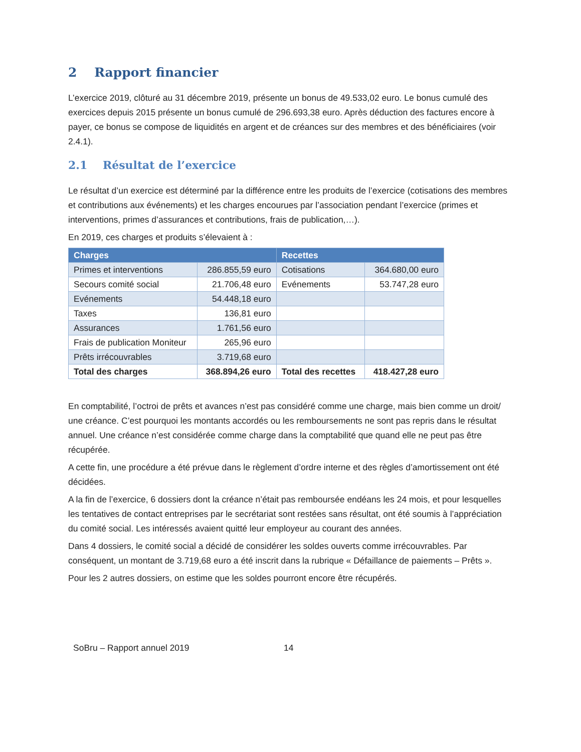2 Rapport financier
L’exercice 2019, clôturé au 31 décembre 2019, présente un bonus de 49.533,02 euro. Le bonus cumulé des exercices depuis 2015 présente un bonus cumulé de 296.693,38 euro. Après déduction des factures encore à payer, ce bonus se compose de liquidités en argent et de créances sur des membres et des bénéficiaires (voir 2.4.1).
2.1 Résultat de l’exercice
Le résultat d’un exercice est déterminé par la différence entre les produits de l’exercice (cotisations des membres et contributions aux événements) et les charges encourues par l’association pendant l’exercice (primes et interventions, primes d’assurances et contributions, frais de publication,…).
En 2019, ces charges et produits s’élevaient à :
| Charges | | Recettes | |
| --- | --- | --- | --- |
| Primes et interventions | 286.855,59 euro | Cotisations | 364.680,00 euro |
| Secours comité social | 21.706,48 euro | Evénements | 53.747,28 euro |
| Evénements | 54.448,18 euro | | |
| Taxes | 136,81 euro | | |
| Assurances | 1.761,56 euro | | |
| Frais de publication Moniteur | 265,96 euro | | |
| Prêts irrécouvrables | 3.719,68 euro | | |
| Total des charges | 368.894,26 euro | Total des recettes | 418.427,28 euro |
En comptabilité, l’octroi de prêts et avances n’est pas considéré comme une charge, mais bien comme un droit/ une créance. C’est pourquoi les montants accordés ou les remboursements ne sont pas repris dans le résultat annuel. Une créance n’est considérée comme charge dans la comptabilité que quand elle ne peut pas être récupérée.
A cette fin, une procédure a été prévue dans le règlement d’ordre interne et des règles d’amortissement ont été décidées.
A la fin de l’exercice, 6 dossiers dont la créance n’était pas remboursée endéans les 24 mois, et pour lesquelles les tentatives de contact entreprises par le secrétariat sont restées sans résultat, ont été soumis à l’appréciation du comité social. Les intéressés avaient quitté leur employeur au courant des années.
Dans 4 dossiers, le comité social a décidé de considérer les soldes ouverts comme irrécouvrables. Par conséquent, un montant de 3.719,68 euro a été inscrit dans la rubrique « Défaillance de paiements – Prêts ».
Pour les 2 autres dossiers, on estime que les soldes pourront encore être récupérés.
SoBru – Rapport annuel 2019 14